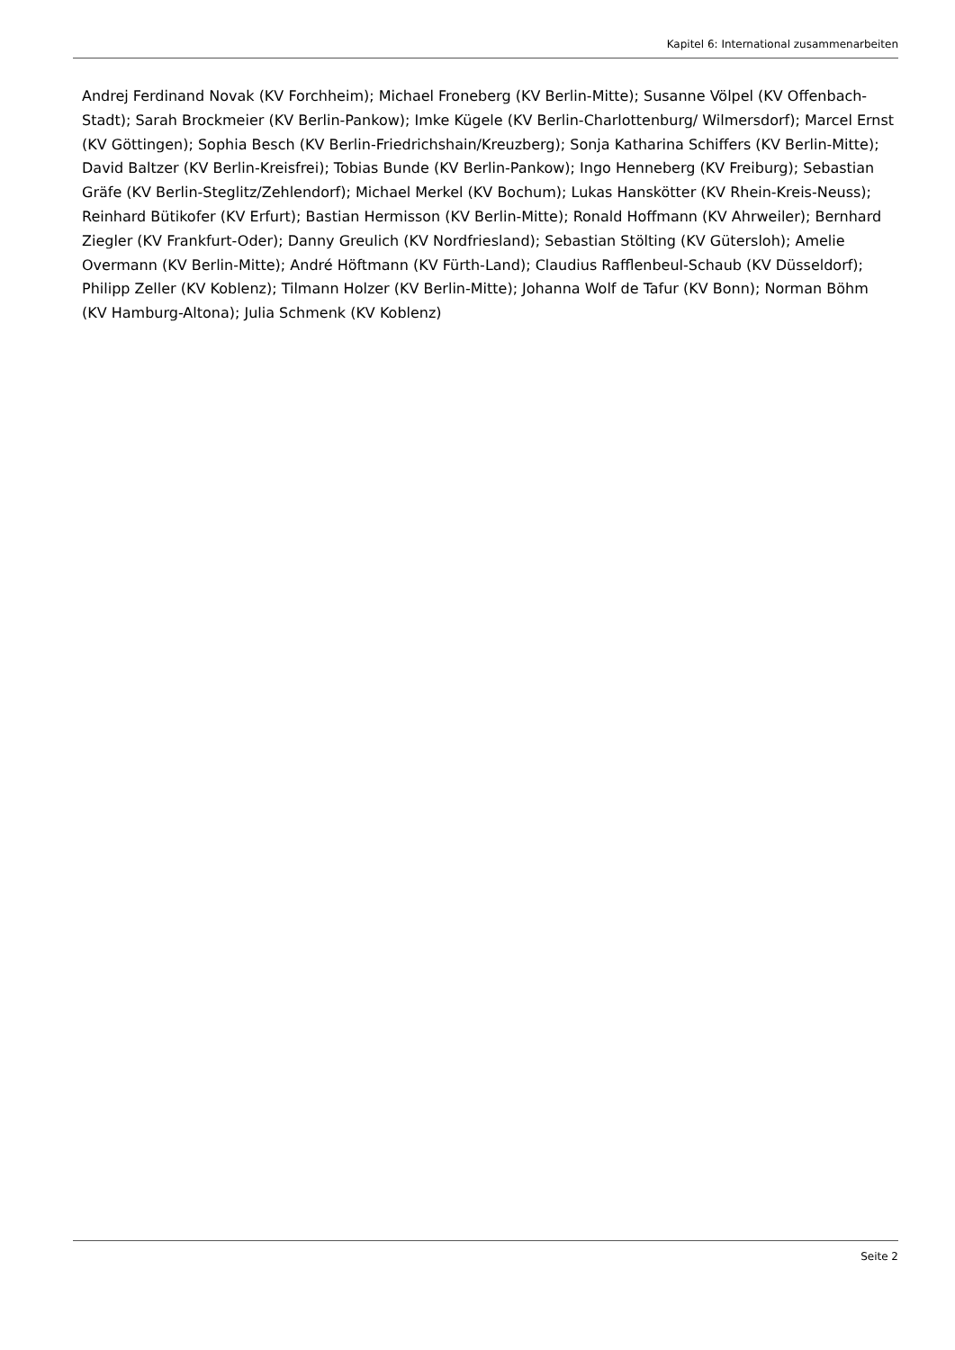Kapitel 6: International zusammenarbeiten
Andrej Ferdinand Novak (KV Forchheim); Michael Froneberg (KV Berlin-Mitte); Susanne Völpel (KV Offenbach-Stadt); Sarah Brockmeier (KV Berlin-Pankow); Imke Kügele (KV Berlin-Charlottenburg/ Wilmersdorf); Marcel Ernst (KV Göttingen); Sophia Besch (KV Berlin-Friedrichshain/Kreuzberg); Sonja Katharina Schiffers (KV Berlin-Mitte); David Baltzer (KV Berlin-Kreisfrei); Tobias Bunde (KV Berlin-Pankow); Ingo Henneberg (KV Freiburg); Sebastian Gräfe (KV Berlin-Steglitz/Zehlendorf); Michael Merkel (KV Bochum); Lukas Hanskötter (KV Rhein-Kreis-Neuss); Reinhard Bütikofer (KV Erfurt); Bastian Hermisson (KV Berlin-Mitte); Ronald Hoffmann (KV Ahrweiler); Bernhard Ziegler (KV Frankfurt-Oder); Danny Greulich (KV Nordfriesland); Sebastian Stölting (KV Gütersloh); Amelie Overmann (KV Berlin-Mitte); André Höftmann (KV Fürth-Land); Claudius Rafflenbeul-Schaub (KV Düsseldorf); Philipp Zeller (KV Koblenz); Tilmann Holzer (KV Berlin-Mitte); Johanna Wolf de Tafur (KV Bonn); Norman Böhm (KV Hamburg-Altona); Julia Schmenk (KV Koblenz)
Seite 2